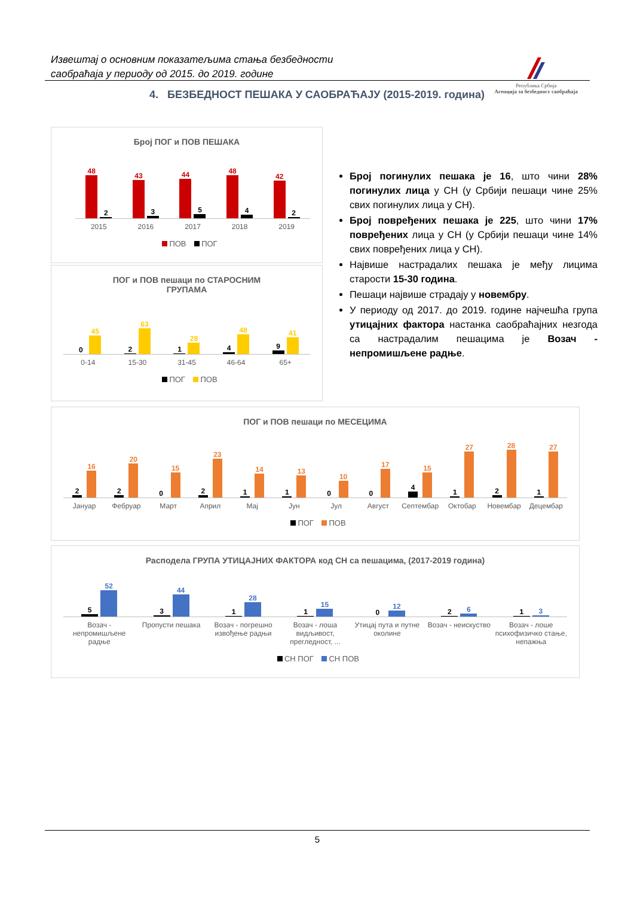Извештај о основним показатељима стања безбедности
саобраћаја у периоду од 2015. до 2019. године
Република Србија
Агенција за безбедност саобраћаја
4. БЕЗБЕДНОСТ ПЕШАКА У САОБРАЋАЈУ (2015-2019. година)
Број ПОГ и ПОВ ПЕШАКА
48
2
43
3
44
5
48
4
42
2
2015 2016 2017 2018 2019
ПОВ ПОГ
ПОГ и ПОВ пешаци по СТАРОСНИМ
ГРУПАМА
0
45
2
63
1
28
4
48
9
41
0-14 15-30 31-45 46-64 65+
ПОГ ПОВ
Број погинулих пешака је 16, што чини 28% погинулих лица у СН (у Србији пешаци чине 25% свих погинулих лица у СН).
Број повређених пешака је 225, што чини 17% повређених лица у СН (у Србији пешаци чине 14% свих повређених лица у СН).
Највише настрадалих пешака је међу лицима старости 15-30 година.
Пешаци највише страдају у новембру.
У периоду од 2017. до 2019. године најчешћа група утицајних фактора настанка саобраћајних незгода са настрадалим пешацима је Возач - непромишљене радње.
ПОГ и ПОВ пешаци по МЕСЕЦИМА
2
16
2
20
0
15
2
23
1
14
1
13
0
10
0
17
4
15
1
27
2
28
1
27
Јануар Фебруар Март Април Мај Јун Јул Август Септембар Октобар Новембар Децембар
ПОГ ПОВ
Расподела ГРУПА УТИЦАЈНИХ ФАКТОРА код СН са пешацима, (2017-2019 година)
5
52
3
44
1
28
1
15
0
12
2
6
1
3
Возач - непромишљене радње Пропусти пешака Возач - погрешно извођење радњи
Возач - лоша видљивост, прегледност, ...
Утицај пута и путне околине Возач - неискуство Возач - лоше психофизичко стање, непажња
СН ПОГ СН ПОВ
5